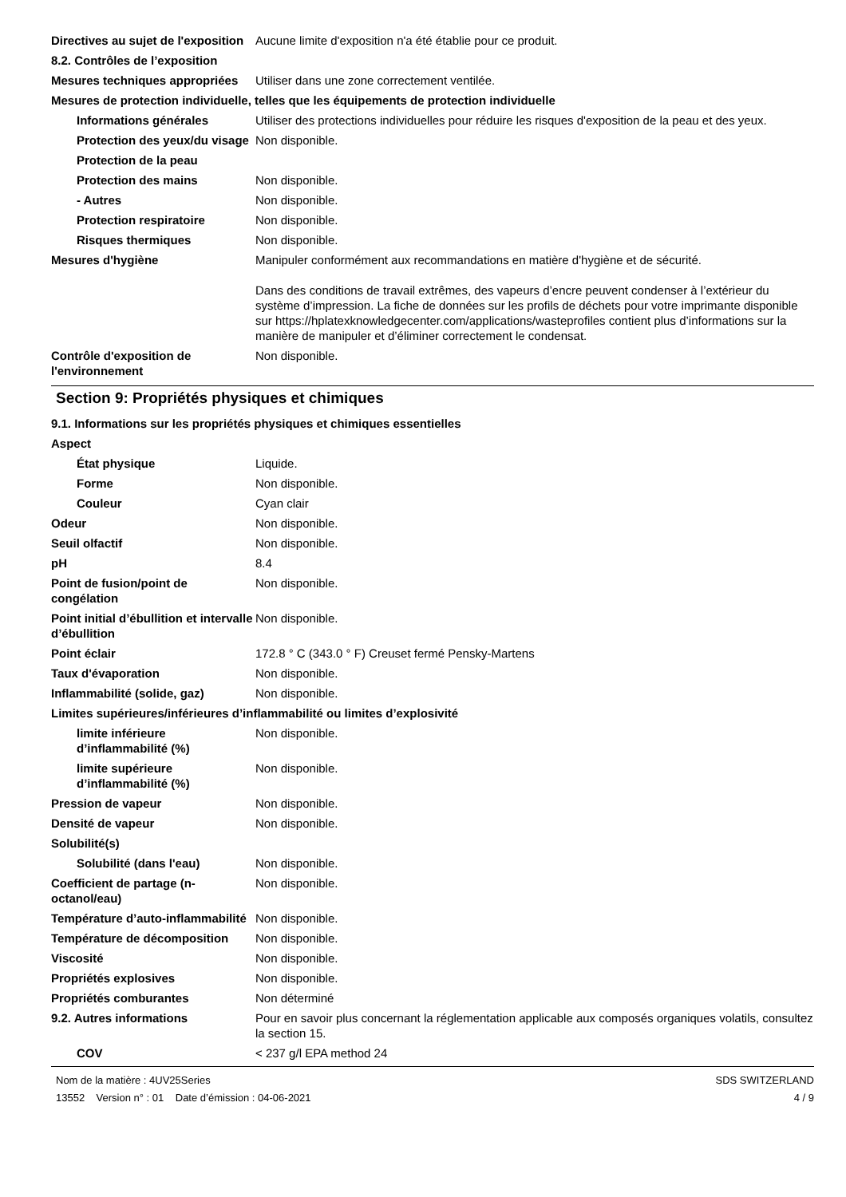| Directives au sujet de l'exposition | Aucune limite d'exposition n'a été établie pour ce produit. |
| 8.2. Contrôles de l’exposition | |
| Mesures techniques appropriées | Utiliser dans une zone correctement ventilée. |
| Mesures de protection individuelle, telles que les équipements de protection individuelle | |
| Informations générales | Utiliser des protections individuelles pour réduire les risques d'exposition de la peau et des yeux. |
| Protection des yeux/du visage | Non disponible. |
| Protection de la peau | |
| Protection des mains | Non disponible. |
| - Autres | Non disponible. |
| Protection respiratoire | Non disponible. |
| Risques thermiques | Non disponible. |
| Mesures d'hygiène | Manipuler conformément aux recommandations en matière d'hygiène et de sécurité. Dans des conditions de travail extrêmes, des vapeurs d’encre peuvent condenser à l’extérieur du système d’impression. La fiche de données sur les profils de déchets pour votre imprimante disponible sur https://hplatexknowledgecenter.com/applications/wasteprofiles contient plus d’informations sur la manière de manipuler et d’éliminer correctement le condensat. |
| Contrôle d'exposition de l'environnement | Non disponible. |
Section 9: Propriétés physiques et chimiques
| 9.1. Informations sur les propriétés physiques et chimiques essentielles | |
| Aspect | |
| État physique | Liquide. |
| Forme | Non disponible. |
| Couleur | Cyan clair |
| Odeur | Non disponible. |
| Seuil olfactif | Non disponible. |
| pH | 8.4 |
| Point de fusion/point de congélation | Non disponible. |
| Point initial d’ébullition et intervalle d’ébullition | Non disponible. |
| Point éclair | 172.8 ° C (343.0 ° F) Creuset fermé Pensky-Martens |
| Taux d'évaporation | Non disponible. |
| Inflammabilité (solide, gaz) | Non disponible. |
| Limites supérieures/inférieures d’inflammabilité ou limites d’explosivité | |
| limite inférieure d’inflammabilité (%) | Non disponible. |
| limite supérieure d’inflammabilité (%) | Non disponible. |
| Pression de vapeur | Non disponible. |
| Densité de vapeur | Non disponible. |
| Solubilité(s) | |
| Solubilité (dans l'eau) | Non disponible. |
| Coefficient de partage (n-octanol/eau) | Non disponible. |
| Température d’auto-inflammabilité | Non disponible. |
| Température de décomposition | Non disponible. |
| Viscosité | Non disponible. |
| Propriétés explosives | Non disponible. |
| Propriétés comburantes | Non déterminé |
| 9.2. Autres informations | Pour en savoir plus concernant la réglementation applicable aux composés organiques volatils, consultez la section 15. |
| COV | < 237 g/l EPA method 24 |
Nom de la matière : 4UV25Series
13552 Version n° : 01 Date d’émission : 04-06-2021
SDS SWITZERLAND
4 / 9